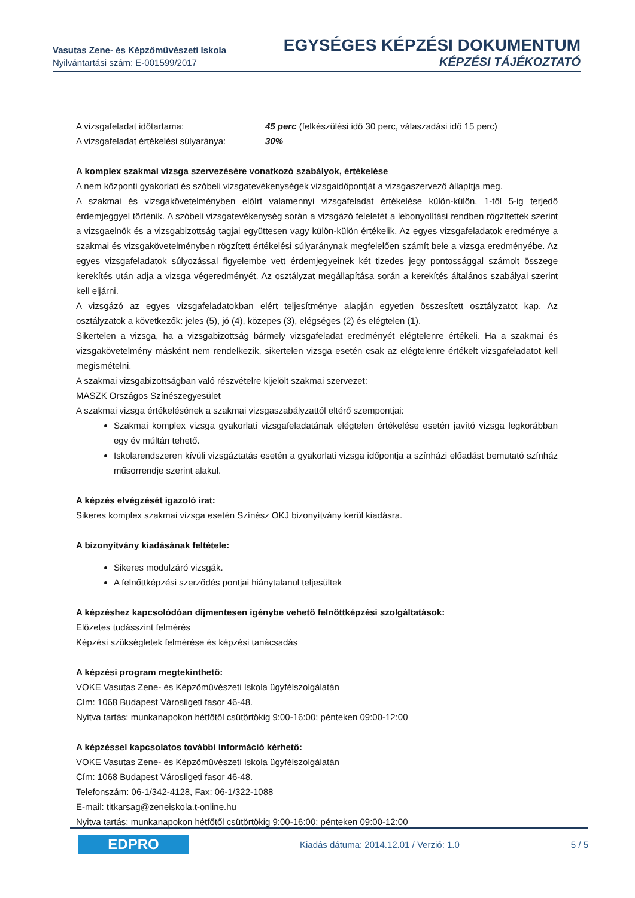Vasutas Zene- és Képzőművészeti Iskola
Nyilvántartási szám: E-001599/2017
EGYSÉGES KÉPZÉSI DOKUMENTUM
KÉPZÉSI TÁJÉKOZTATÓ
A vizsgafeladat időtartama: 45 perc (felkészülési idő 30 perc, válaszadási idő 15 perc)
A vizsgafeladat értékelési súlyaránya: 30%
A komplex szakmai vizsga szervezésére vonatkozó szabályok, értékelése
A nem központi gyakorlati és szóbeli vizsgatevékenységek vizsgaidőpontját a vizsgaszervező állapítja meg.
A szakmai és vizsgakövetelményben előírt valamennyi vizsgafeladat értékelése külön-külön, 1-től 5-ig terjedő érdemjeggyel történik. A szóbeli vizsgatevékenység során a vizsgázó feleletét a lebonyolítási rendben rögzítettek szerint a vizsgaelnök és a vizsgabizottság tagjai együttesen vagy külön-külön értékelik. Az egyes vizsgafeladatok eredménye a szakmai és vizsgakövetelményben rögzített értékelési súlyaránynak megfelelően számít bele a vizsga eredményébe. Az egyes vizsgafeladatok súlyozással figyelembe vett érdemjegyeinek két tizedes jegy pontossággal számolt összege kerekítés után adja a vizsga végeredményét. Az osztályzat megállapítása során a kerekítés általános szabályai szerint kell eljárni.
A vizsgázó az egyes vizsgafeladatokban elért teljesítménye alapján egyetlen összesített osztályzatot kap. Az osztályzatok a következők: jeles (5), jó (4), közepes (3), elégséges (2) és elégtelen (1).
Sikertelen a vizsga, ha a vizsgabizottság bármely vizsgafeladat eredményét elégtelenre értékeli. Ha a szakmai és vizsgakövetelmény másként nem rendelkezik, sikertelen vizsga esetén csak az elégtelenre értékelt vizsgafeladatot kell megismételni.
A szakmai vizsgabizottságban való részvételre kijelölt szakmai szervezet:
MASZK Országos Színészegyesület
A szakmai vizsga értékelésének a szakmai vizsgaszabályzattól eltérő szempontjai:
Szakmai komplex vizsga gyakorlati vizsgafeladatának elégtelen értékelése esetén javító vizsga legkorábban egy év múltán tehető.
Iskolarendszeren kívüli vizsgáztatás esetén a gyakorlati vizsga időpontja a színházi előadást bemutató színház műsorrendje szerint alakul.
A képzés elvégzését igazoló irat:
Sikeres komplex szakmai vizsga esetén Színész OKJ bizonyítvány kerül kiadásra.
A bizonyítvány kiadásának feltétele:
Sikeres modulzáró vizsgák.
A felnőttképzési szerződés pontjai hiánytalanul teljesültek
A képzéshez kapcsolódóan díjmentesen igénybe vehető felnőttképzési szolgáltatások:
Előzetes tudásszint felmérés
Képzési szükségletek felmérése és képzési tanácsadás
A képzési program megtekinthető:
VOKE Vasutas Zene- és Képzőművészeti Iskola ügyfélszolgálatán
Cím: 1068 Budapest Városligeti fasor 46-48.
Nyitva tartás: munkanapokon hétfőtől csütörtökig 9:00-16:00; pénteken 09:00-12:00
A képzéssel kapcsolatos további információ kérhető:
VOKE Vasutas Zene- és Képzőművészeti Iskola ügyfélszolgálatán
Cím: 1068 Budapest Városligeti fasor 46-48.
Telefonszám: 06-1/342-4128, Fax: 06-1/322-1088
E-mail: titkarsag@zeneiskola.t-online.hu
Nyitva tartás: munkanapokon hétfőtől csütörtökig 9:00-16:00; pénteken 09:00-12:00
EDPRO
Kiadás dátuma: 2014.12.01 / Verzió: 1.0
5 / 5